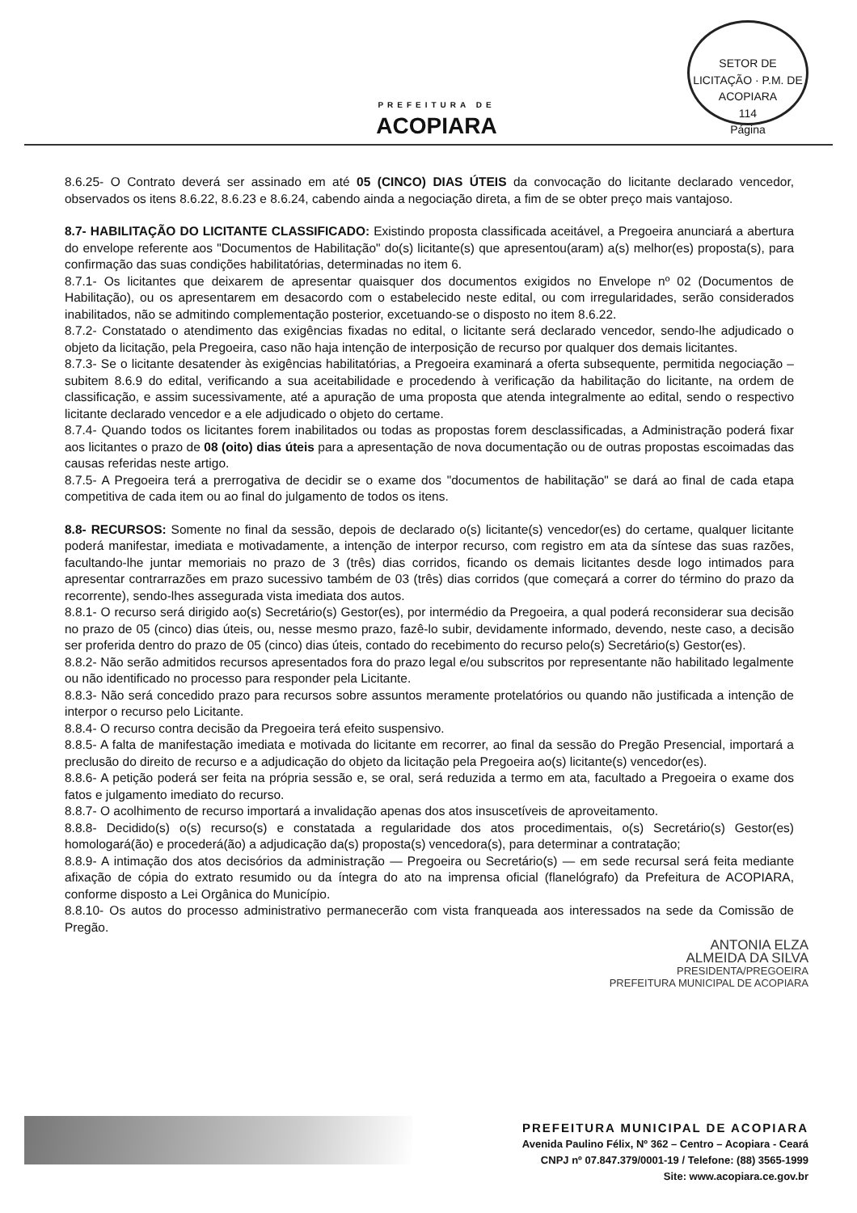PREFEITURA DE
ACOPIARA
SETOR DE LICITAÇÃO · P.M. DE ACOPIARA
114
Página
8.6.25- O Contrato deverá ser assinado em até 05 (CINCO) DIAS ÚTEIS da convocação do licitante declarado vencedor, observados os itens 8.6.22, 8.6.23 e 8.6.24, cabendo ainda a negociação direta, a fim de se obter preço mais vantajoso.
8.7- HABILITAÇÃO DO LICITANTE CLASSIFICADO: Existindo proposta classificada aceitável, a Pregoeira anunciará a abertura do envelope referente aos "Documentos de Habilitação" do(s) licitante(s) que apresentou(aram) a(s) melhor(es) proposta(s), para confirmação das suas condições habilitatórias, determinadas no item 6.
8.7.1- Os licitantes que deixarem de apresentar quaisquer dos documentos exigidos no Envelope nº 02 (Documentos de Habilitação), ou os apresentarem em desacordo com o estabelecido neste edital, ou com irregularidades, serão considerados inabilitados, não se admitindo complementação posterior, excetuando-se o disposto no item 8.6.22.
8.7.2- Constatado o atendimento das exigências fixadas no edital, o licitante será declarado vencedor, sendo-lhe adjudicado o objeto da licitação, pela Pregoeira, caso não haja intenção de interposição de recurso por qualquer dos demais licitantes.
8.7.3- Se o licitante desatender às exigências habilitatórias, a Pregoeira examinará a oferta subsequente, permitida negociação – subitem 8.6.9 do edital, verificando a sua aceitabilidade e procedendo à verificação da habilitação do licitante, na ordem de classificação, e assim sucessivamente, até a apuração de uma proposta que atenda integralmente ao edital, sendo o respectivo licitante declarado vencedor e a ele adjudicado o objeto do certame.
8.7.4- Quando todos os licitantes forem inabilitados ou todas as propostas forem desclassificadas, a Administração poderá fixar aos licitantes o prazo de 08 (oito) dias úteis para a apresentação de nova documentação ou de outras propostas escoimadas das causas referidas neste artigo.
8.7.5- A Pregoeira terá a prerrogativa de decidir se o exame dos "documentos de habilitação" se dará ao final de cada etapa competitiva de cada item ou ao final do julgamento de todos os itens.
8.8- RECURSOS: Somente no final da sessão, depois de declarado o(s) licitante(s) vencedor(es) do certame, qualquer licitante poderá manifestar, imediata e motivadamente, a intenção de interpor recurso, com registro em ata da síntese das suas razões, facultando-lhe juntar memoriais no prazo de 3 (três) dias corridos, ficando os demais licitantes desde logo intimados para apresentar contrarrazões em prazo sucessivo também de 03 (três) dias corridos (que começará a correr do término do prazo da recorrente), sendo-lhes assegurada vista imediata dos autos.
8.8.1- O recurso será dirigido ao(s) Secretário(s) Gestor(es), por intermédio da Pregoeira, a qual poderá reconsiderar sua decisão no prazo de 05 (cinco) dias úteis, ou, nesse mesmo prazo, fazê-lo subir, devidamente informado, devendo, neste caso, a decisão ser proferida dentro do prazo de 05 (cinco) dias úteis, contado do recebimento do recurso pelo(s) Secretário(s) Gestor(es).
8.8.2- Não serão admitidos recursos apresentados fora do prazo legal e/ou subscritos por representante não habilitado legalmente ou não identificado no processo para responder pela Licitante.
8.8.3- Não será concedido prazo para recursos sobre assuntos meramente protelatórios ou quando não justificada a intenção de interpor o recurso pelo Licitante.
8.8.4- O recurso contra decisão da Pregoeira terá efeito suspensivo.
8.8.5- A falta de manifestação imediata e motivada do licitante em recorrer, ao final da sessão do Pregão Presencial, importará a preclusão do direito de recurso e a adjudicação do objeto da licitação pela Pregoeira ao(s) licitante(s) vencedor(es).
8.8.6- A petição poderá ser feita na própria sessão e, se oral, será reduzida a termo em ata, facultado a Pregoeira o exame dos fatos e julgamento imediato do recurso.
8.8.7- O acolhimento de recurso importará a invalidação apenas dos atos insuscetíveis de aproveitamento.
8.8.8- Decidido(s) o(s) recurso(s) e constatada a regularidade dos atos procedimentais, o(s) Secretário(s) Gestor(es) homologará(ão) e procederá(ão) a adjudicação da(s) proposta(s) vencedora(s), para determinar a contratação;
8.8.9- A intimação dos atos decisórios da administração — Pregoeira ou Secretário(s) — em sede recursal será feita mediante afixação de cópia do extrato resumido ou da íntegra do ato na imprensa oficial (flanelógrafo) da Prefeitura de ACOPIARA, conforme disposto a Lei Orgânica do Município.
8.8.10- Os autos do processo administrativo permanecerão com vista franqueada aos interessados na sede da Comissão de Pregão.
ANTONIA ELZA
ALMEIDA DA SILVA
PRESIDENTA/PREGOEIRA
PREFEITURA MUNICIPAL DE ACOPIARA
PREFEITURA MUNICIPAL DE ACOPIARA
Avenida Paulino Félix, Nº 362 – Centro – Acopiara - Ceará
CNPJ nº 07.847.379/0001-19 / Telefone: (88) 3565-1999
Site: www.acopiara.ce.gov.br